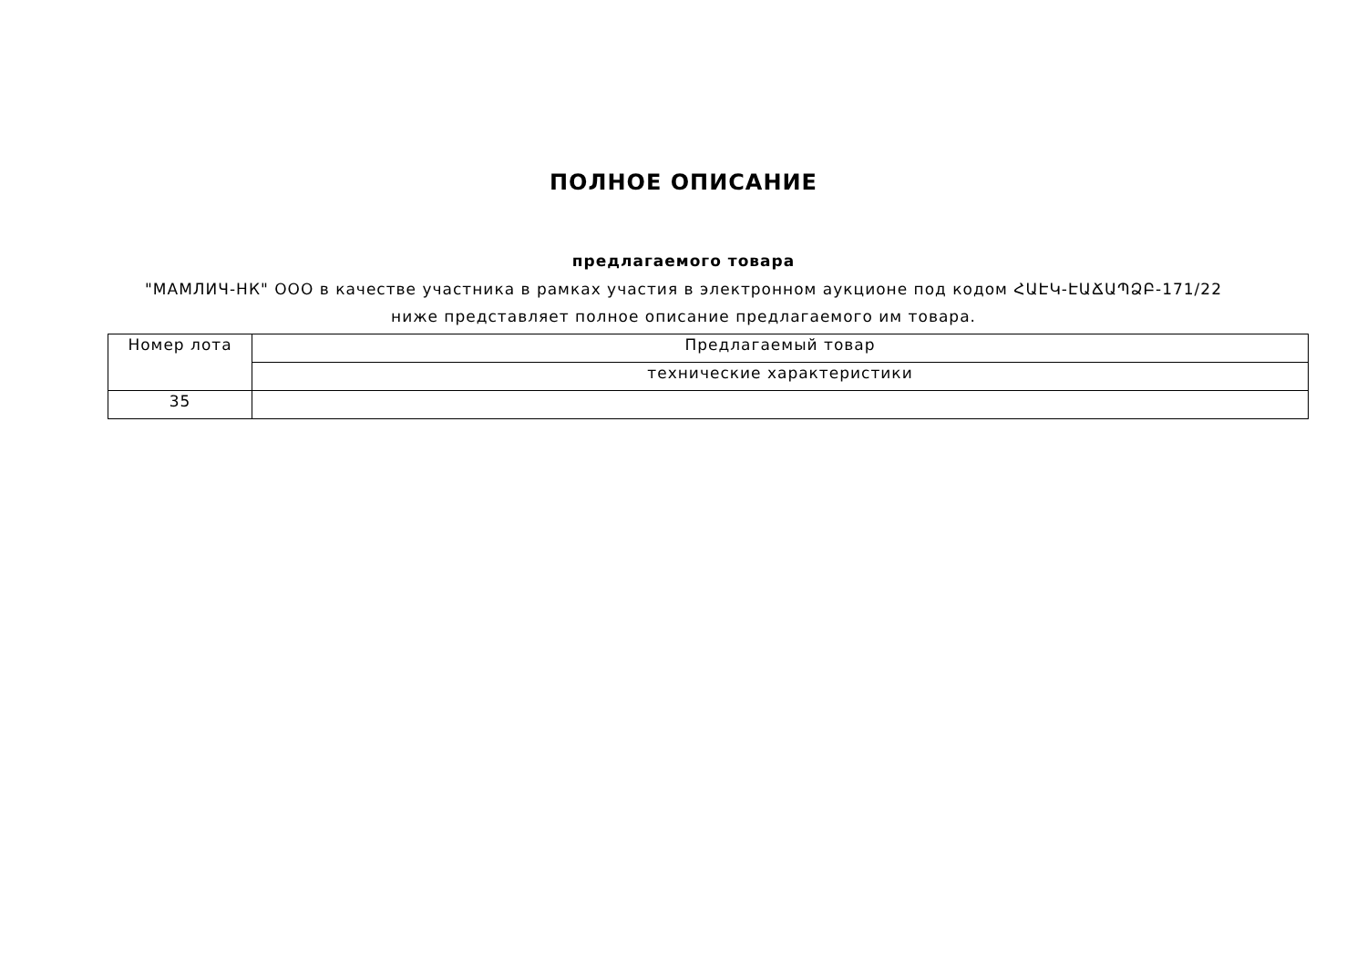ПОЛНОЕ ОПИСАНИЕ
предлагаемого товара
"МАМЛИЧ-НК" ООО в качестве участника в рамках участия в электронном аукционе под кодом ՀԱԷԿ-ԷԱՃԱՊՁԲ-171/22 ниже представляет полное описание предлагаемого им товара.
| Номер лота | Предлагаемый товар |
| | технические характеристики |
| 35 | |